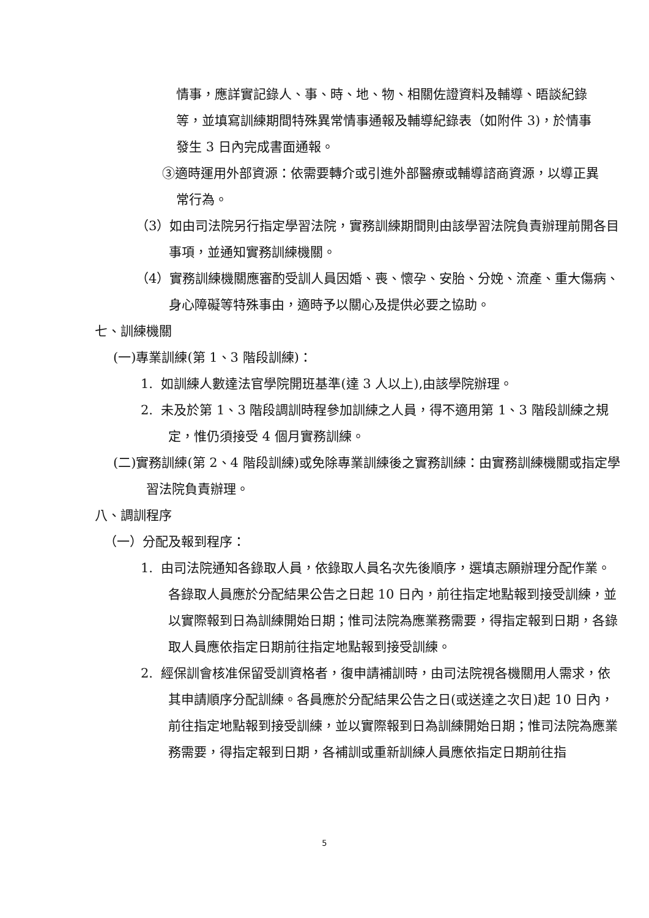情事，應詳實記錄人、事、時、地、物、相關佐證資料及輔導、晤談紀錄等，並填寫訓練期間特殊異常情事通報及輔導紀錄表（如附件 3)，於情事發生 3 日內完成書面通報。
③適時運用外部資源：依需要轉介或引進外部醫療或輔導諮商資源，以導正異常行為。
（3）如由司法院另行指定學習法院，實務訓練期間則由該學習法院負責辦理前開各目事項，並通知實務訓練機關。
（4）實務訓練機關應審酌受訓人員因婚、喪、懷孕、安胎、分娩、流產、重大傷病、身心障礙等特殊事由，適時予以關心及提供必要之協助。
七、訓練機關
(一)專業訓練(第 1、3 階段訓練)：
1. 如訓練人數達法官學院開班基準(達 3 人以上),由該學院辦理。
2. 未及於第 1、3 階段調訓時程參加訓練之人員，得不適用第 1、3 階段訓練之規定，惟仍須接受 4 個月實務訓練。
(二)實務訓練(第 2、4 階段訓練)或免除專業訓練後之實務訓練：由實務訓練機關或指定學習法院負責辦理。
八、調訓程序
（一）分配及報到程序：
1. 由司法院通知各錄取人員，依錄取人員名次先後順序，選填志願辦理分配作業。各錄取人員應於分配結果公告之日起 10 日內，前往指定地點報到接受訓練，並以實際報到日為訓練開始日期；惟司法院為應業務需要，得指定報到日期，各錄取人員應依指定日期前往指定地點報到接受訓練。
2. 經保訓會核准保留受訓資格者，復申請補訓時，由司法院視各機關用人需求，依其申請順序分配訓練。各員應於分配結果公告之日(或送達之次日)起 10 日內，前往指定地點報到接受訓練，並以實際報到日為訓練開始日期；惟司法院為應業務需要，得指定報到日期，各補訓或重新訓練人員應依指定日期前往指
5